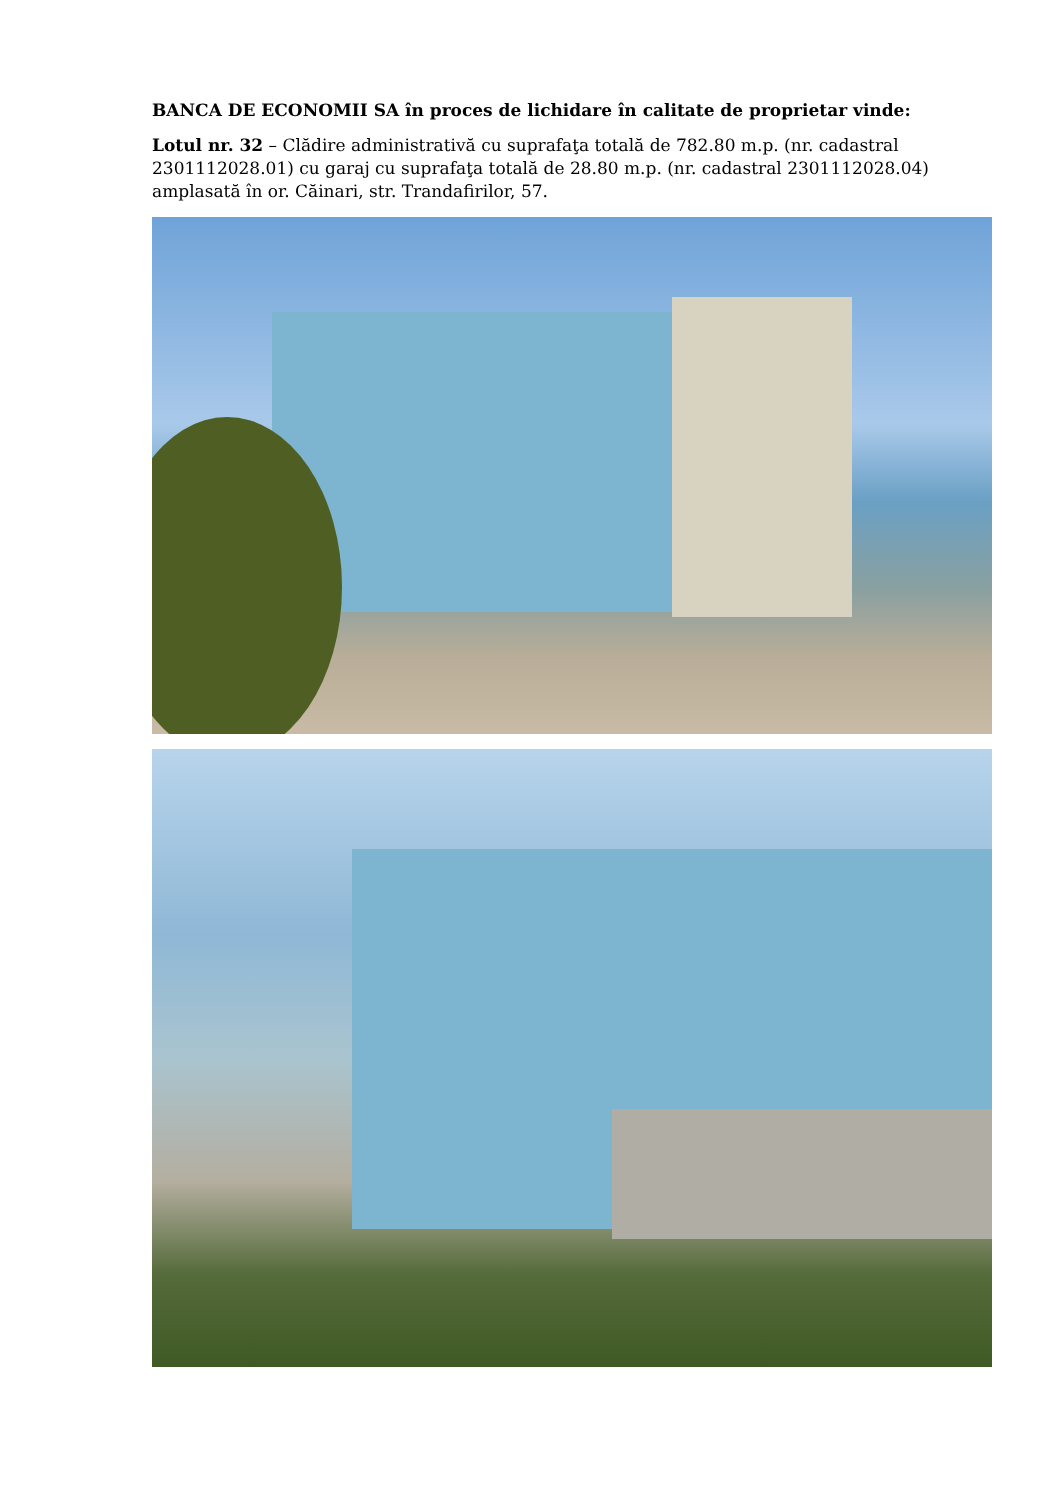BANCA DE ECONOMII SA în proces de lichidare în calitate de proprietar vinde:
Lotul nr. 32 – Clădire administrativă cu suprafaţa totală de 782.80 m.p. (nr. cadastral 2301112028.01) cu garaj cu suprafaţa totală de 28.80 m.p. (nr. cadastral 2301112028.04) amplasată în or. Căinari, str. Trandafirilor, 57.